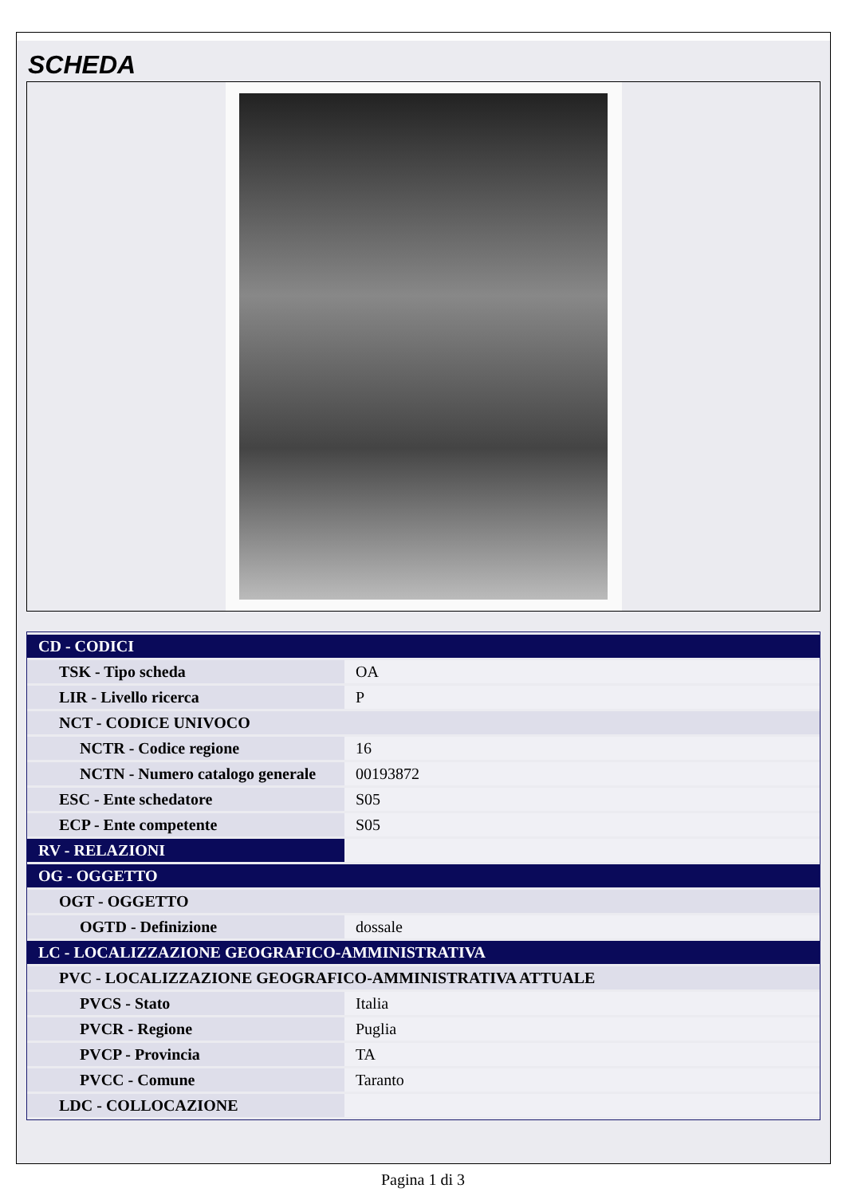SCHEDA
| CD - CODICI | |
| TSK - Tipo scheda | OA |
| LIR - Livello ricerca | P |
| NCT - CODICE UNIVOCO | |
| NCTR - Codice regione | 16 |
| NCTN - Numero catalogo generale | 00193872 |
| ESC - Ente schedatore | S05 |
| ECP - Ente competente | S05 |
| RV - RELAZIONI | |
| OG - OGGETTO | |
| OGT - OGGETTO | |
| OGTD - Definizione | dossale |
| LC - LOCALIZZAZIONE GEOGRAFICO-AMMINISTRATIVA | |
| PVC - LOCALIZZAZIONE GEOGRAFICO-AMMINISTRATIVA ATTUALE | |
| PVCS - Stato | Italia |
| PVCR - Regione | Puglia |
| PVCP - Provincia | TA |
| PVCC - Comune | Taranto |
| LDC - COLLOCAZIONE | |
Pagina 1 di 3